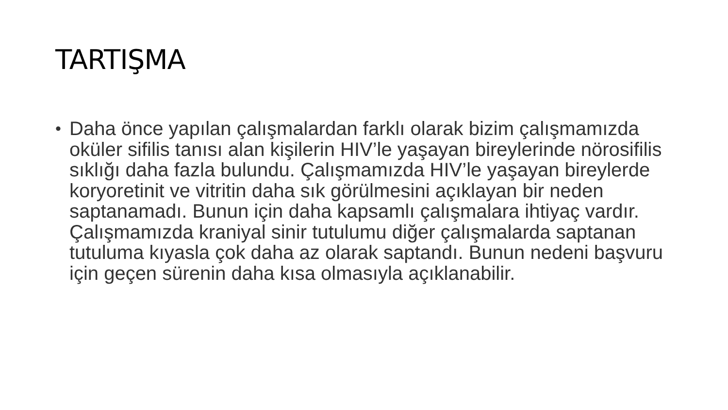TARTIŞMA
• Daha önce yapılan çalışmalardan farklı olarak bizim çalışmamızda oküler sifilis tanısı alan kişilerin HIV’le yaşayan bireylerinde nörosifilis sıklığı daha fazla bulundu. Çalışmamızda HIV’le yaşayan bireylerde koryoretinit ve vitritin daha sık görülmesini açıklayan bir neden saptanamadı. Bunun için daha kapsamlı çalışmalara ihtiyaç vardır. Çalışmamızda kraniyal sinir tutulumu diğer çalışmalarda saptanan tutuluma kıyasla çok daha az olarak saptandı. Bunun nedeni başvuru için geçen sürenin daha kısa olmasıyla açıklanabilir.